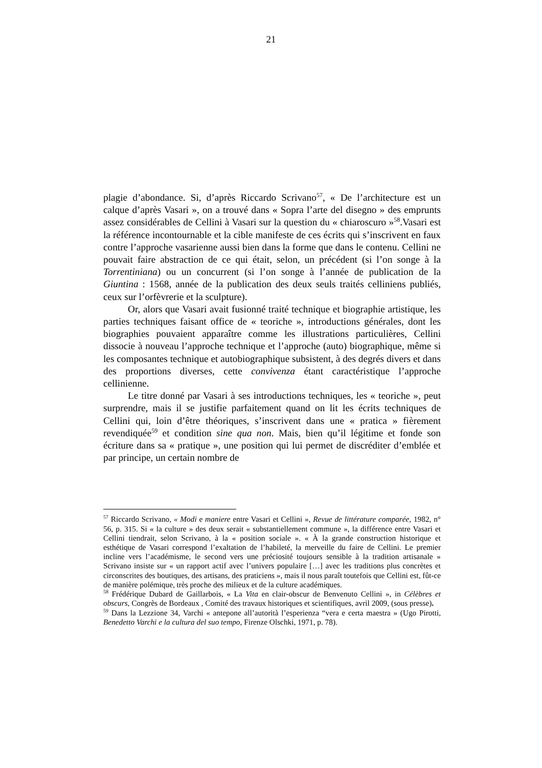21
plagie d’abondance. Si, d’après Riccardo Scrivano<sup>57</sup>, « De l’architecture est un calque d’après Vasari », on a trouvé dans « Sopra l’arte del disegno » des emprunts assez considérables de Cellini à Vasari sur la question du « chiaroscuro »<sup>58</sup>.Vasari est la référence incontournable et la cible manifeste de ces écrits qui s’inscrivent en faux contre l’approche vasarienne aussi bien dans la forme que dans le contenu. Cellini ne pouvait faire abstraction de ce qui était, selon, un précédent (si l’on songe à la Torrentiniana) ou un concurrent (si l’on songe à l’année de publication de la Giuntina : 1568, année de la publication des deux seuls traités celliniens publiés, ceux sur l’orfèvrerie et la sculpture).
Or, alors que Vasari avait fusionné traité technique et biographie artistique, les parties techniques faisant office de « teoriche », introductions générales, dont les biographies pouvaient apparaître comme les illustrations particulières, Cellini dissocie à nouveau l’approche technique et l’approche (auto) biographique, même si les composantes technique et autobiographique subsistent, à des degrés divers et dans des proportions diverses, cette convivenza étant caractéristique l’approche cellinienne.
Le titre donné par Vasari à ses introductions techniques, les « teoriche », peut surprendre, mais il se justifie parfaitement quand on lit les écrits techniques de Cellini qui, loin d’être théoriques, s’inscrivent dans une « pratica » fièrement revendiquée<sup>59</sup> et condition sine qua non. Mais, bien qu’il légitime et fonde son écriture dans sa « pratique », une position qui lui permet de discréditer d’emblée et par principe, un certain nombre de
<sup>57</sup> Riccardo Scrivano, « Modi e maniere entre Vasari et Cellini », Revue de littérature comparée, 1982, n° 56, p. 315. Si « la culture » des deux serait « substantiellement commune », la différence entre Vasari et Cellini tiendrait, selon Scrivano, à la « position sociale ». « À la grande construction historique et esthétique de Vasari correspond l’exaltation de l’habileté, la merveille du faire de Cellini. Le premier incline vers l’académisme, le second vers une préciosité toujours sensible à la tradition artisanale » Scrivano insiste sur « un rapport actif avec l’univers populaire […] avec les traditions plus concrètes et circonscrites des boutiques, des artisans, des praticiens », mais il nous paraît toutefois que Cellini est, fût-ce de manière polémique, très proche des milieux et de la culture académiques.
<sup>58</sup> Frédérique Dubard de Gaillarbois, « La Vita en clair-obscur de Benvenuto Cellini », in Célèbres et obscurs, Congrès de Bordeaux , Comité des travaux historiques et scientifiques, avril 2009, (sous presse).
<sup>59</sup> Dans la Lezzione 34, Varchi « antepone all’autorità l’esperienza “vera e certa maestra » (Ugo Pirotti, Benedetto Varchi e la cultura del suo tempo, Firenze Olschki, 1971, p. 78).